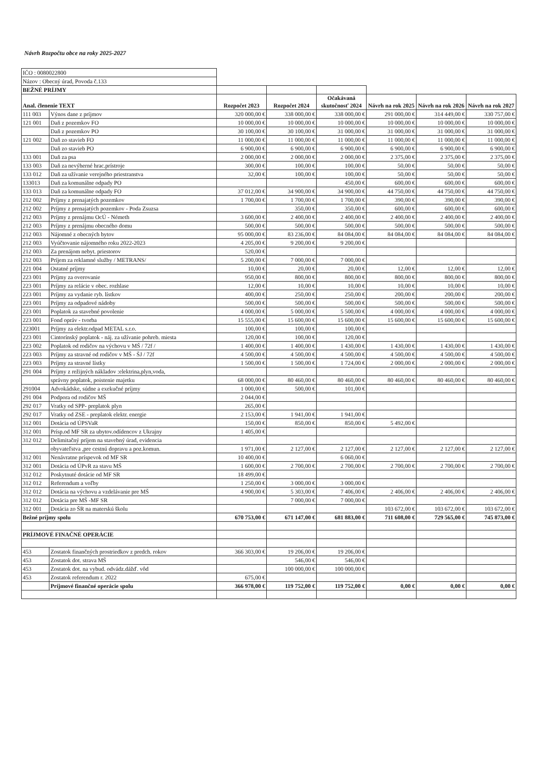Návrh Rozpočtu obce na roky 2025-2027
| IČO : 0080022800 | | | | | | | |
| Názov : Obecný úrad, Povoda č.133 | | | | | | | |
| BEŽNÉ PRÍJMY | | | | | | | |
| Anal. členenie TEXT | | Rozpočet 2023 | Rozpočet 2024 | Očakávaná skutočnosť 2024 | Návrh na rok 2025 | Návrh na rok 2026 | Návrh na rok 2027 |
| 111 003 | Výnos dane z príjmov | 320 000,00 € | 338 000,00 € | 338 000,00 € | 291 000,00 € | 314 449,00 € | 330 757,00 € |
| 121 001 | Daň z pozemkov FO | 10 000,00 € | 10 000,00 € | 10 000,00 € | 10 000,00 € | 10 000,00 € | 10 000,00 € |
| | Daň z pozemkov PO | 30 100,00 € | 30 100,00 € | 31 000,00 € | 31 000,00 € | 31 000,00 € | 31 000,00 € |
| 121 002 | Daň zo stavieb FO | 11 000,00 € | 11 000,00 € | 11 000,00 € | 11 000,00 € | 11 000,00 € | 11 000,00 € |
| | Daň zo stavieb PO | 6 900,00 € | 6 900,00 € | 6 900,00 € | 6 900,00 € | 6 900,00 € | 6 900,00 € |
| 133 001 | Daň za psa | 2 000,00 € | 2 000,00 € | 2 000,00 € | 2 375,00 € | 2 375,00 € | 2 375,00 € |
| 133 003 | Daň za nevýherné hrac.prístroje | 300,00 € | 100,00 € | 100,00 € | 50,00 € | 50,00 € | 50,00 € |
| 133 012 | Daň za užívanie verejného priestranstva | 32,00 € | 100,00 € | 100,00 € | 50,00 € | 50,00 € | 50,00 € |
| 133013 | Daň za komunálne odpady PO | | | 450,00 € | 600,00 € | 600,00 € | 600,00 € |
| 133 013 | Daň za komunálne odpady FO | 37 012,00 € | 34 900,00 € | 34 900,00 € | 44 750,00 € | 44 750,00 € | 44 750,00 € |
| 212 002 | Príjmy z prenajatých pozemkov | 1 700,00 € | 1 700,00 € | 1 700,00 € | 390,00 € | 390,00 € | 390,00 € |
| 212 002 | Príjmy z prenajatých pozemkov - Poda Zsuzsa | | 350,00 € | 350,00 € | 600,00 € | 600,00 € | 600,00 € |
| 212 003 | Príjmy z prenájmu OcÚ - Németh | 3 600,00 € | 2 400,00 € | 2 400,00 € | 2 400,00 € | 2 400,00 € | 2 400,00 € |
| 212 003 | Príjmy z prenájmu obecného domu | 500,00 € | 500,00 € | 500,00 € | 500,00 € | 500,00 € | 500,00 € |
| 212 003 | Nájomné z obecných bytov | 95 000,00 € | 83 236,00 € | 84 084,00 € | 84 084,00 € | 84 084,00 € | 84 084,00 € |
| 212 003 | Vyúčtovanie nájomného roku 2022-2023 | 4 205,00 € | 9 200,00 € | 9 200,00 € | | | |
| 212 003 | Za prenájom nebyt. priestorov | 520,00 € | | | | | |
| 212 003 | Príjem za reklamné služby / METRANS/ | 5 200,00 € | 7 000,00 € | 7 000,00 € | | | |
| 221 004 | Ostatné príjmy | 10,00 € | 20,00 € | 20,00 € | 12,00 € | 12,00 € | 12,00 € |
| 223 001 | Príjmy za overovanie | 950,00 € | 800,00 € | 800,00 € | 800,00 € | 800,00 € | 800,00 € |
| 223 001 | Príjmy za relácie v obec. rozhlase | 12,00 € | 10,00 € | 10,00 € | 10,00 € | 10,00 € | 10,00 € |
| 223 001 | Príjmy za vydanie ryb. lístkov | 400,00 € | 250,00 € | 250,00 € | 200,00 € | 200,00 € | 200,00 € |
| 223 001 | Príjmy za odpadové nádoby | 500,00 € | 500,00 € | 500,00 € | 500,00 € | 500,00 € | 500,00 € |
| 223 001 | Poplatok za stavebné povolenie | 4 000,00 € | 5 000,00 € | 5 500,00 € | 4 000,00 € | 4 000,00 € | 4 000,00 € |
| 223 001 | Fond opráv - tvorba | 15 555,00 € | 15 600,00 € | 15 600,00 € | 15 600,00 € | 15 600,00 € | 15 600,00 € |
| 223001 | Príjmy za elektr.odpad METAL s.r.o. | 100,00 € | 100,00 € | 100,00 € | | | |
| 223 001 | Cintorínský poplatok - náj. za užívanie pohreb. miesta | 120,00 € | 100,00 € | 120,00 € | | | |
| 223 002 | Poplatok od rodičov na výchovu v MŠ / 72f / | 1 400,00 € | 1 400,00 € | 1 430,00 € | 1 430,00 € | 1 430,00 € | 1 430,00 € |
| 223 003 | Príjmy za stravné od rodičov v MŠ - ŠJ / 72f | 4 500,00 € | 4 500,00 € | 4 500,00 € | 4 500,00 € | 4 500,00 € | 4 500,00 € |
| 223 003 | Príjmy za stravné lístky | 1 500,00 € | 1 500,00 € | 1 724,00 € | 2 000,00 € | 2 000,00 € | 2 000,00 € |
| 291 004 | Príjmy z režijných nákladov :elektrina,plyn,voda, | | | | | | |
| | správny poplatok, poistenie majetku | 68 000,00 € | 80 460,00 € | 80 460,00 € | 80 460,00 € | 80 460,00 € | 80 460,00 € |
| 291004 | Advokádske, súdne a exekučné príjmy | 1 000,00 € | 500,00 € | 101,00 € | | | |
| 291 004 | Podpora od rodičov MŠ | 2 044,00 € | | | | | |
| 292 017 | Vratky od SPP- preplatok plyn | 265,00 € | | | | | |
| 292 017 | Vratky od ZSE - preplatok elektr. energie | 2 153,00 € | 1 941,00 € | 1 941,00 € | | | |
| 312 001 | Dotácia od ÚPSVaR | 150,00 € | 850,00 € | 850,00 € | 5 492,00 € | | |
| 312 001 | Prísp.od MF SR za ubytov.odídencov z Ukrajny | 1 405,00 € | | | | | |
| 312 012 | Delimitačný príjem na stavebný úrad, evidencia | | | | | | |
| | obyvateľstva ,pre cestnú dopravu a poz.komun. | 1 971,00 € | 2 127,00 € | 2 127,00 € | 2 127,00 € | 2 127,00 € | 2 127,00 € |
| 312 001 | Nenávratne príspevok od MF SR | 10 400,00 € | | 6 060,00 € | | | |
| 312 001 | Dotácia od ÚPvR za stavu MŠ | 1 600,00 € | 2 700,00 € | 2 700,00 € | 2 700,00 € | 2 700,00 € | 2 700,00 € |
| 312 012 | Poskytnuté dotácie od MF SR | 18 499,00 € | | | | | |
| 312 012 | Referendum a voľby | 1 250,00 € | 3 000,00 € | 3 000,00 € | | | |
| 312 012 | Dotácia na výchovu a vzdelávanie pre MŠ | 4 900,00 € | 5 303,00 € | 7 406,00 € | 2 406,00 € | 2 406,00 € | 2 406,00 € |
| 312 012 | Dotácia pre MŠ -MF SR | | 7 000,00 € | 7 000,00 € | | | |
| 312 001 | Dotácia zo ŠR na materskú školu | | | | 103 672,00 € | 103 672,00 € | 103 672,00 € |
| Bežné príjmy spolu | | 670 753,00 € | 671 147,00 € | 681 883,00 € | 711 608,00 € | 729 565,00 € | 745 873,00 € |
| PRÍJMOVÉ FINAČNÉ OPERÁCIE | | | | | | | |
| 453 | Zostatok finančných prostriedkov z predch. rokov | 366 303,00 € | 19 206,00 € | 19 206,00 € | | | |
| 453 | Zostatok dot. strava MŠ | | 546,00 € | 546,00 € | | | |
| 453 | Zostatok dot. na vybud. odvádz.dážď. vôd | | 100 000,00 € | 100 000,00 € | | | |
| 453 | Zostatok referendum r. 2022 | 675,00 € | | | | | |
| | Príjmové finančné operácie spolu | 366 978,00 € | 119 752,00 € | 119 752,00 € | 0,00 € | 0,00 € | 0,00 € |